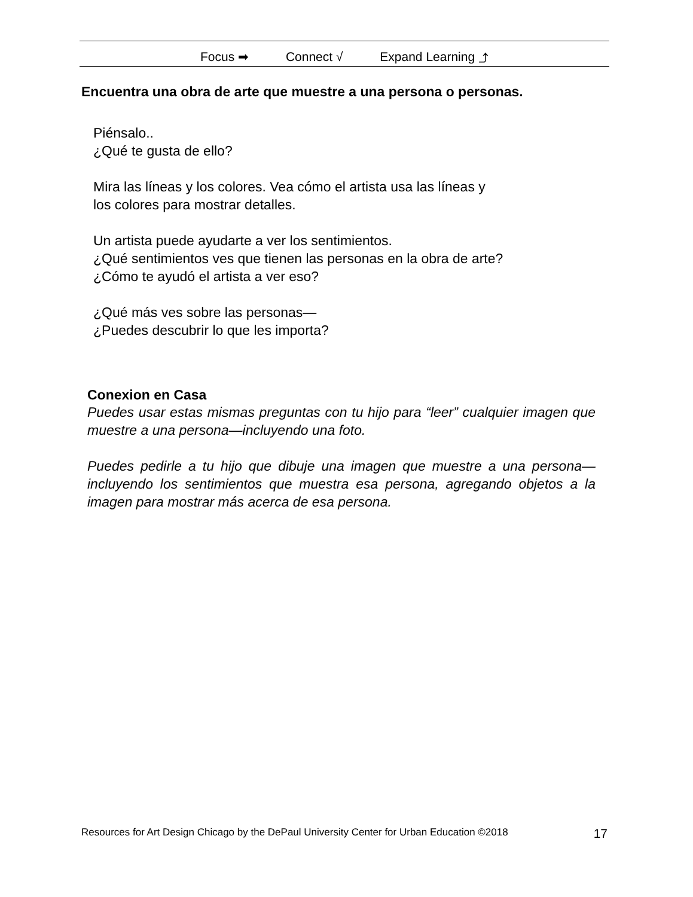Focus ➡ Connect √ Expand Learning ⤴
Encuentra una obra de arte que muestre a una persona o personas.
Piénsalo..
¿Qué te gusta de ello?
Mira las líneas y los colores. Vea cómo el artista usa las líneas y
los colores para mostrar detalles.
Un artista puede ayudarte a ver los sentimientos.
¿Qué sentimientos ves que tienen las personas en la obra de arte?
¿Cómo te ayudó el artista a ver eso?
¿Qué más ves sobre las personas—
¿Puedes descubrir lo que les importa?
Conexion en Casa
Puedes usar estas mismas preguntas con tu hijo para “leer” cualquier imagen que muestre a una persona—incluyendo una foto.
Puedes pedirle a tu hijo que dibuje una imagen que muestre a una persona— incluyendo los sentimientos que muestra esa persona, agregando objetos a la imagen para mostrar más acerca de esa persona.
Resources for Art Design Chicago by the DePaul University Center for Urban Education ©2018 17